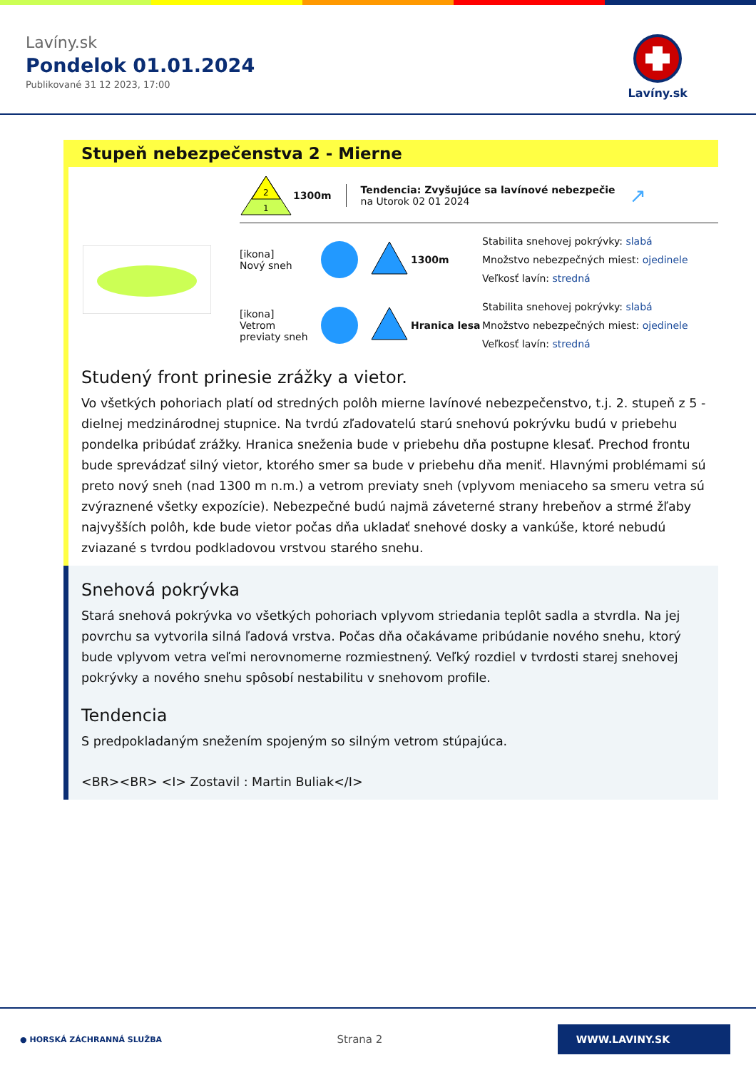Lavíny.sk
Pondelok 01.01.2024
Publikované 31 12 2023, 17:00
Lavíny.sk
Stupeň nebezpečenstva 2 - Mierne
2
1
1300m
Tendencia: Zvyšujúce sa lavínové nebezpečie
na Utorok 02 01 2024
↗
[ikona]
Nový sneh
1300m
Stabilita snehovej pokrývky: slabá
Množstvo nebezpečných miest: ojedinele
Veľkosť lavín: stredná
[ikona]
Vetrom previaty sneh
Hranica lesa
Stabilita snehovej pokrývky: slabá
Množstvo nebezpečných miest: ojedinele
Veľkosť lavín: stredná
Studený front prinesie zrážky a vietor.
Vo všetkých pohoriach platí od stredných polôh mierne lavínové nebezpečenstvo, t.j. 2. stupeň z 5 - dielnej medzinárodnej stupnice. Na tvrdú zľadovatelú starú snehovú pokrývku budú v priebehu pondelka pribúdať zrážky. Hranica sneženia bude v priebehu dňa postupne klesať. Prechod frontu bude sprevádzať silný vietor, ktorého smer sa bude v priebehu dňa meniť. Hlavnými problémami sú preto nový sneh (nad 1300 m n.m.) a vetrom previaty sneh (vplyvom meniaceho sa smeru vetra sú zvýraznené všetky expozície). Nebezpečné budú najmä záveterné strany hrebeňov a strmé žľaby najvyšších polôh, kde bude vietor počas dňa ukladať snehové dosky a vankúše, ktoré nebudú zviazané s tvrdou podkladovou vrstvou starého snehu.
Snehová pokrývka
Stará snehová pokrývka vo všetkých pohoriach vplyvom striedania teplôt sadla a stvrdla. Na jej povrchu sa vytvorila silná ľadová vrstva. Počas dňa očakávame pribúdanie nového snehu, ktorý bude vplyvom vetra veľmi nerovnomerne rozmiestnený. Veľký rozdiel v tvrdosti starej snehovej pokrývky a nového snehu spôsobí nestabilitu v snehovom profile.
Tendencia
S predpokladaným snežením spojeným so silným vetrom stúpajúca.
<BR><BR> <I> Zostavil : Martin Buliak</I>
● HORSKÁ ZÁCHRANNÁ SLUŽBA
Strana 2
WWW.LAVINY.SK